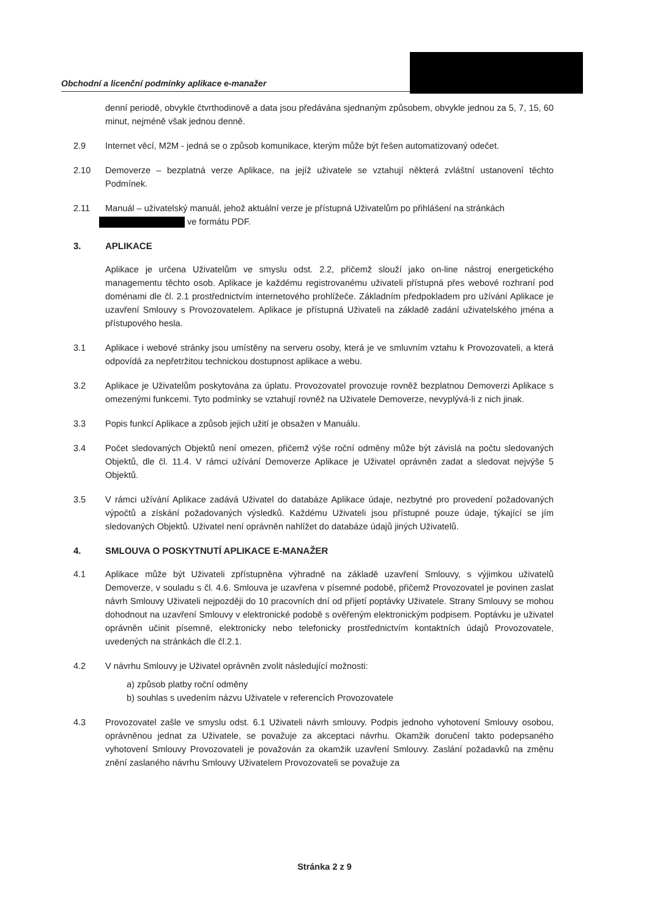Obchodní a licenční podmínky aplikace e-manažer
denní periodě, obvykle čtvrthodinově a data jsou předávána sjednaným způsobem, obvykle jednou za 5, 7, 15, 60 minut, nejméně však jednou denně.
2.9 Internet věcí, M2M - jedná se o způsob komunikace, kterým může být řešen automatizovaný odečet.
2.10 Demoverze – bezplatná verze Aplikace, na jejíž uživatele se vztahují některá zvláštní ustanovení těchto Podmínek.
2.11 Manuál – uživatelský manuál, jehož aktuální verze je přístupná Uživatelům po přihlášení na stránkách
ve formátu PDF.
3. APLIKACE
Aplikace je určena Uživatelům ve smyslu odst. 2.2, přičemž slouží jako on-line nástroj energetického managementu těchto osob. Aplikace je každému registrovanému uživateli přístupná přes webové rozhraní pod doménami dle čl. 2.1 prostřednictvím internetového prohlížeče. Základním předpokladem pro užívání Aplikace je uzavření Smlouvy s Provozovatelem. Aplikace je přístupná Uživateli na základě zadání uživatelského jména a přístupového hesla.
3.1 Aplikace i webové stránky jsou umístěny na serveru osoby, která je ve smluvním vztahu k Provozovateli, a která odpovídá za nepřetržitou technickou dostupnost aplikace a webu.
3.2 Aplikace je Uživatelům poskytována za úplatu. Provozovatel provozuje rovněž bezplatnou Demoverzi Aplikace s omezenými funkcemi. Tyto podmínky se vztahují rovněž na Uživatele Demoverze, nevyplývá-li z nich jinak.
3.3 Popis funkcí Aplikace a způsob jejich užití je obsažen v Manuálu.
3.4 Počet sledovaných Objektů není omezen, přičemž výše roční odměny může být závislá na počtu sledovaných Objektů, dle čl. 11.4. V rámci užívání Demoverze Aplikace je Uživatel oprávněn zadat a sledovat nejvýše 5 Objektů.
3.5 V rámci užívání Aplikace zadává Uživatel do databáze Aplikace údaje, nezbytné pro provedení požadovaných výpočtů a získání požadovaných výsledků. Každému Uživateli jsou přístupné pouze údaje, týkající se jím sledovaných Objektů. Uživatel není oprávněn nahlížet do databáze údajů jiných Uživatelů.
4. SMLOUVA O POSKYTNUTÍ APLIKACE E-MANAŽER
4.1 Aplikace může být Uživateli zpřístupněna výhradně na základě uzavření Smlouvy, s výjimkou uživatelů Demoverze, v souladu s čl. 4.6. Smlouva je uzavřena v písemné podobě, přičemž Provozovatel je povinen zaslat návrh Smlouvy Uživateli nejpozději do 10 pracovních dní od přijetí poptávky Uživatele. Strany Smlouvy se mohou dohodnout na uzavření Smlouvy v elektronické podobě s ověřeným elektronickým podpisem. Poptávku je uživatel oprávněn učinit písemně, elektronicky nebo telefonicky prostřednictvím kontaktních údajů Provozovatele, uvedených na stránkách dle čl.2.1.
4.2 V návrhu Smlouvy je Uživatel oprávněn zvolit následující možnosti:
a) způsob platby roční odměny
b) souhlas s uvedením názvu Uživatele v referencích Provozovatele
4.3 Provozovatel zašle ve smyslu odst. 6.1 Uživateli návrh smlouvy. Podpis jednoho vyhotovení Smlouvy osobou, oprávněnou jednat za Uživatele, se považuje za akceptaci návrhu. Okamžik doručení takto podepsaného vyhotovení Smlouvy Provozovateli je považován za okamžik uzavření Smlouvy. Zaslání požadavků na změnu znění zaslaného návrhu Smlouvy Uživatelem Provozovateli se považuje za
Stránka 2 z 9